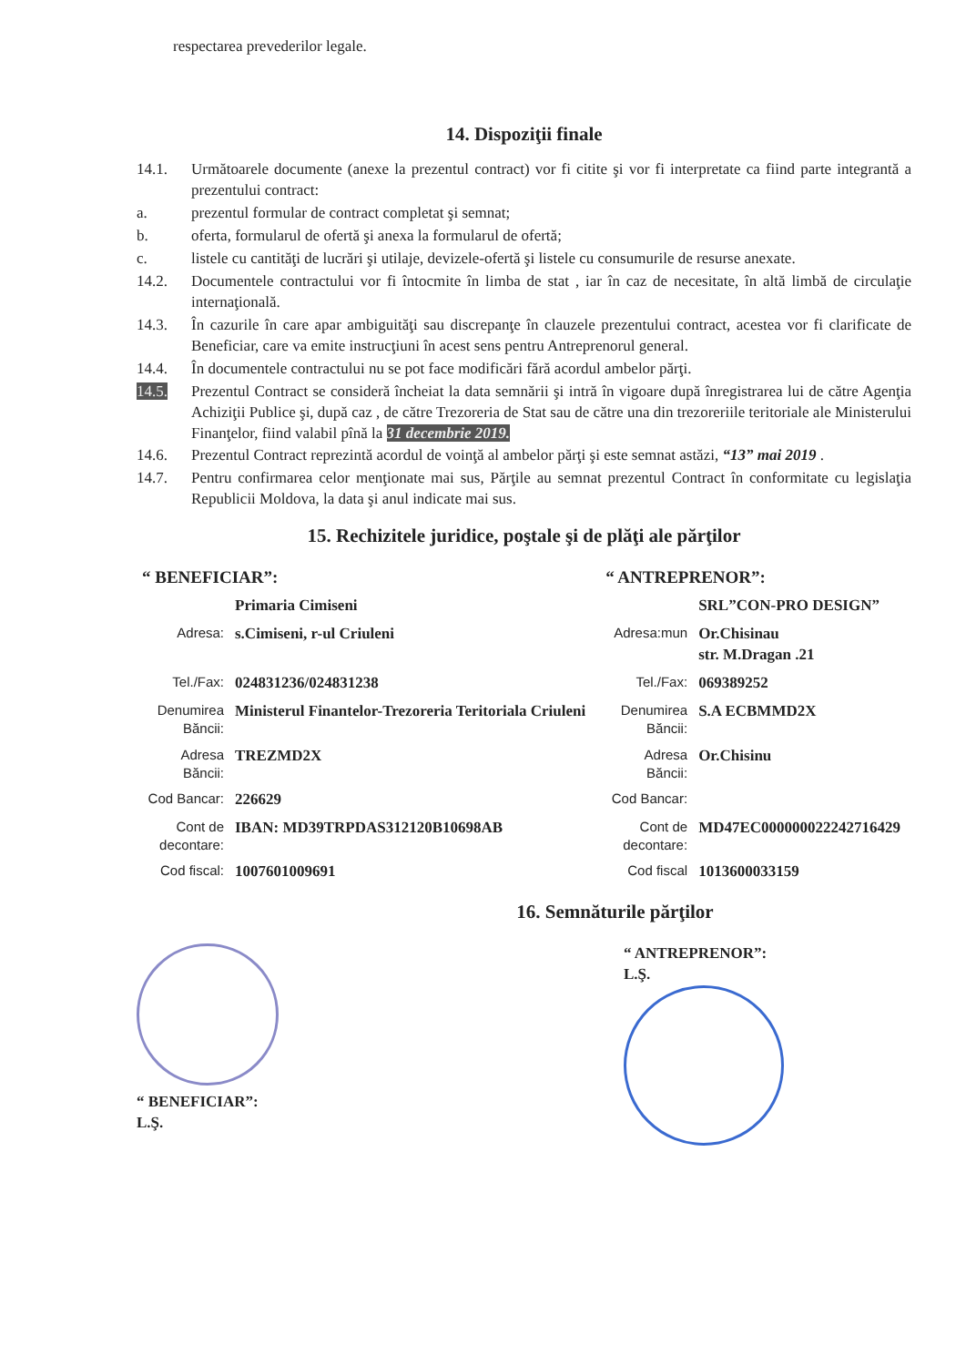respectarea prevederilor legale.
14. Dispoziţii finale
14.1. Următoarele documente (anexe la prezentul contract) vor fi citite şi vor fi interpretate ca fiind parte integrantă a prezentului contract:
a. prezentul formular de contract completat şi semnat;
b. oferta, formularul de ofertă şi anexa la formularul de ofertă;
c. listele cu cantităţi de lucrări şi utilaje, devizele-ofertă şi listele cu consumurile de resurse anexate.
14.2. Documentele contractului vor fi întocmite în limba de stat , iar în caz de necesitate, în altă limbă de circulaţie internaţională.
14.3. În cazurile în care apar ambiguităţi sau discrepanţe în clauzele prezentului contract, acestea vor fi clarificate de Beneficiar, care va emite instrucţiuni în acest sens pentru Antreprenorul general.
14.4. În documentele contractului nu se pot face modificări fără acordul ambelor părţi.
14.5. Prezentul Contract se consideră încheiat la data semnării şi intră în vigoare după înregistrarea lui de către Agenţia Achiziţii Publice şi, după caz , de către Trezoreria de Stat sau de către una din trezoreriile teritoriale ale Ministerului Finanţelor, fiind valabil pînă la 31 decembrie 2019.
14.6. Prezentul Contract reprezintă acordul de voinţă al ambelor părţi şi este semnat astăzi, “13” mai 2019 .
14.7. Pentru confirmarea celor menţionate mai sus, Părţile au semnat prezentul Contract în conformitate cu legislaţia Republicii Moldova, la data şi anul indicate mai sus.
15. Rechizitele juridice, poştale şi de plăţi ale părţilor
| “ BENEFICIAR”: | | “ ANTREPRENOR”: | |
| | Primaria Cimiseni | | SRL”CON-PRO DESIGN” |
| Adresa: | s.Cimiseni, r-ul Criuleni | Adresa:mun | Or.Chisinau str. M.Dragan .21 |
| Tel./Fax: | 024831236/024831238 | Tel./Fax: | 069389252 |
| Denumirea Băncii: | Ministerul Finantelor-Trezoreria Teritoriala Criuleni | Denumirea Băncii: | S.A ECBMMD2X |
| Adresa Băncii: | TREZMD2X | Adresa Băncii: | Or.Chisinu |
| Cod Bancar: | 226629 | Cod Bancar: | |
| Cont de decontare: | IBAN: MD39TRPDAS312120B10698AB | Cont de decontare: | MD47EC000000022242716429 |
| Cod fiscal: | 1007601009691 | Cod fiscal | 1013600033159 |
16. Semnăturile părţilor
“ BENEFICIAR”:
L.Ş.
“ ANTREPRENOR”:
L.Ş.